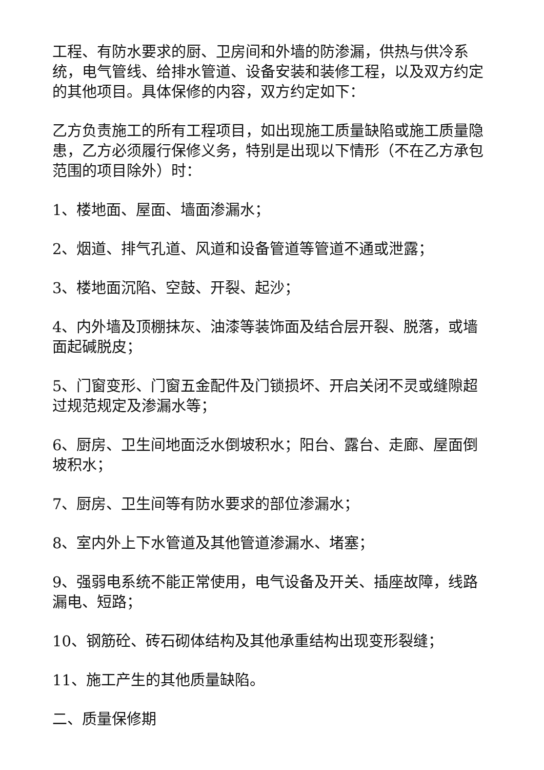工程、有防水要求的厨、卫房间和外墙的防渗漏，供热与供冷系统，电气管线、给排水管道、设备安装和装修工程，以及双方约定的其他项目。具体保修的内容，双方约定如下：
乙方负责施工的所有工程项目，如出现施工质量缺陷或施工质量隐患，乙方必须履行保修义务，特别是出现以下情形（不在乙方承包范围的项目除外）时：
1、楼地面、屋面、墙面渗漏水；
2、烟道、排气孔道、风道和设备管道等管道不通或泄露；
3、楼地面沉陷、空鼓、开裂、起沙；
4、内外墙及顶棚抹灰、油漆等装饰面及结合层开裂、脱落，或墙面起碱脱皮；
5、门窗变形、门窗五金配件及门锁损坏、开启关闭不灵或缝隙超过规范规定及渗漏水等；
6、厨房、卫生间地面泛水倒坡积水；阳台、露台、走廊、屋面倒坡积水；
7、厨房、卫生间等有防水要求的部位渗漏水；
8、室内外上下水管道及其他管道渗漏水、堵塞；
9、强弱电系统不能正常使用，电气设备及开关、插座故障，线路漏电、短路；
10、钢筋砼、砖石砌体结构及其他承重结构出现变形裂缝；
11、施工产生的其他质量缺陷。
二、质量保修期